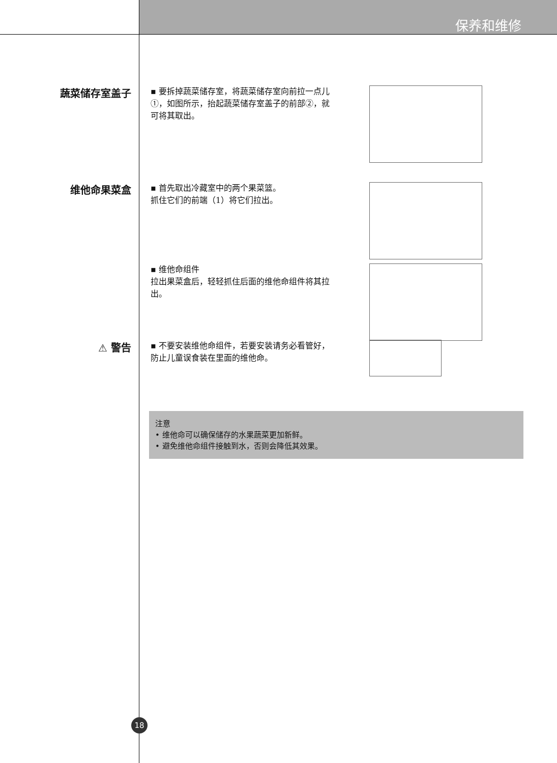保养和维修
蔬菜储存室盖子
▪ 要拆掉蔬菜储存室，将蔬菜储存室向前拉一点儿①，如图所示，抬起蔬菜储存室盖子的前部②，就可将其取出。
维他命果菜盒
▪ 首先取出冷藏室中的两个果菜篮。
抓住它们的前端（1）将它们拉出。
▪ 维他命组件
拉出果菜盒后，轻轻抓住后面的维他命组件将其拉出。
⚠ 警告
▪ 不要安装维他命组件，若要安装请务必看管好，防止儿童误食装在里面的维他命。
注意
• 维他命可以确保储存的水果蔬菜更加新鲜。
• 避免维他命组件接触到水，否则会降低其效果。
18